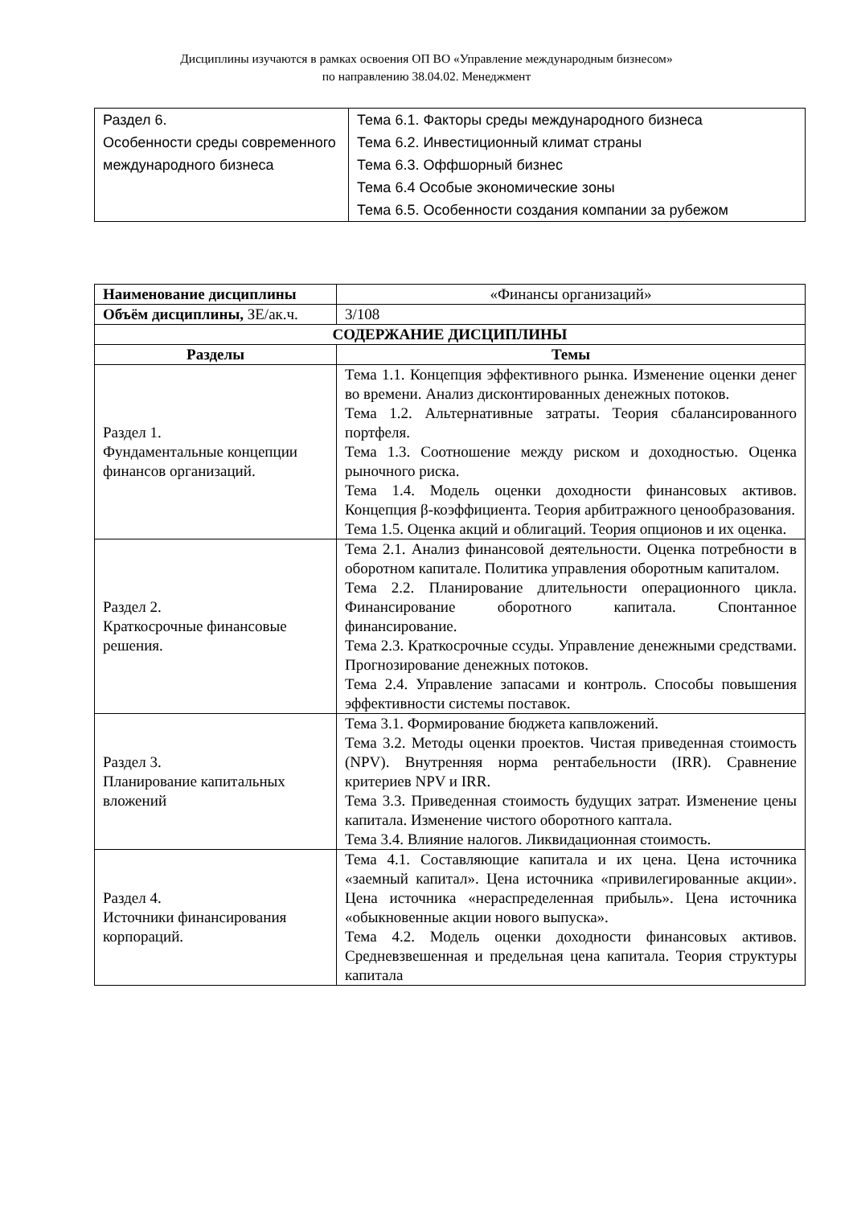Дисциплины изучаются в рамках освоения ОП ВО «Управление международным бизнесом»
по направлению 38.04.02. Менеджмент
| Раздел 6. Особенности среды современного международного бизнеса | Тема 6.1. Факторы среды международного бизнеса Тема 6.2. Инвестиционный климат страны Тема 6.3. Оффшорный бизнес Тема 6.4 Особые экономические зоны Тема 6.5. Особенности создания компании за рубежом |
| Наименование дисциплины | «Финансы организаций» |
| Объём дисциплины, ЗЕ/ак.ч. | 3/108 |
| СОДЕРЖАНИЕ ДИСЦИПЛИНЫ | |
| Разделы | Темы |
| Раздел 1. Фундаментальные концепции финансов организаций. | Тема 1.1. Концепция эффективного рынка. Изменение оценки денег во времени. Анализ дисконтированных денежных потоков. Тема 1.2. Альтернативные затраты. Теория сбалансированного портфеля. Тема 1.3. Соотношение между риском и доходностью. Оценка рыночного риска. Тема 1.4. Модель оценки доходности финансовых активов. Концепция β-коэффициента. Теория арбитражного ценообразования. Тема 1.5. Оценка акций и облигаций. Теория опционов и их оценка. |
| Раздел 2. Краткосрочные финансовые решения. | Тема 2.1. Анализ финансовой деятельности. Оценка потребности в оборотном капитале. Политика управления оборотным капиталом. Тема 2.2. Планирование длительности операционного цикла. Финансирование оборотного капитала. Спонтанное финансирование. Тема 2.3. Краткосрочные ссуды. Управление денежными средствами. Прогнозирование денежных потоков. Тема 2.4. Управление запасами и контроль. Способы повышения эффективности системы поставок. |
| Раздел 3. Планирование капитальных вложений | Тема 3.1. Формирование бюджета капвложений. Тема 3.2. Методы оценки проектов. Чистая приведенная стоимость (NPV). Внутренняя норма рентабельности (IRR). Сравнение критериев NPV и IRR. Тема 3.3. Приведенная стоимость будущих затрат. Изменение цены капитала. Изменение чистого оборотного каптала. Тема 3.4. Влияние налогов. Ликвидационная стоимость. |
| Раздел 4. Источники финансирования корпораций. | Тема 4.1. Составляющие капитала и их цена. Цена источника «заемный капитал». Цена источника «привилегированные акции». Цена источника «нераспределенная прибыль». Цена источника «обыкновенные акции нового выпуска». Тема 4.2. Модель оценки доходности финансовых активов. Средневзвешенная и предельная цена капитала. Теория структуры капитала |